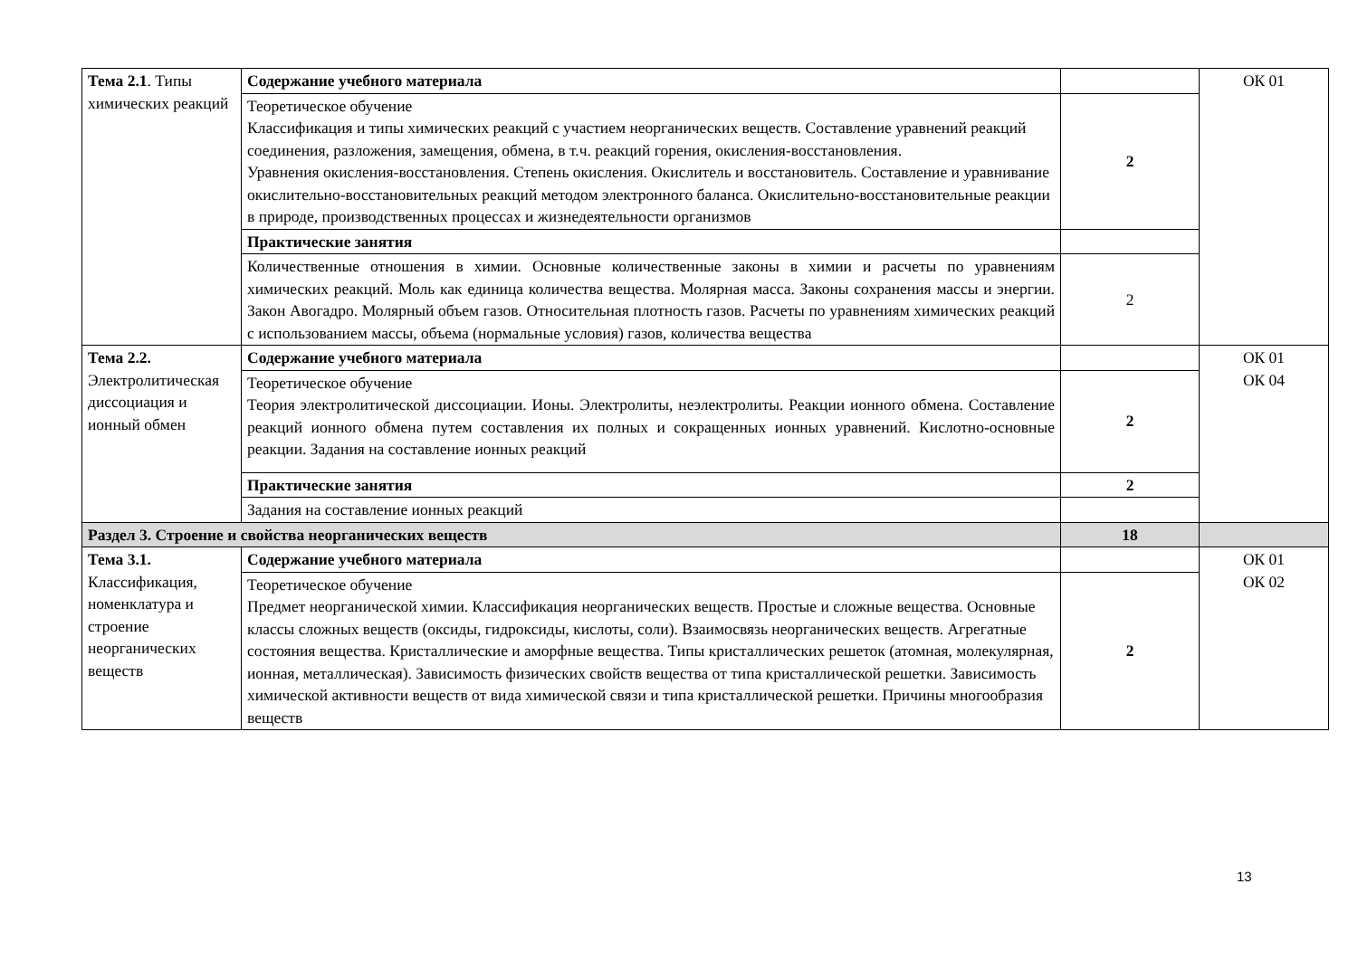| Тема 2.1 . Типы химических реакций | Содержание учебного материала | | ОК 01 |
| | Теоретическое обучение Классификация и типы химических реакций с участием неорганических веществ. Составление уравнений реакций соединения, разложения, замещения, обмена, в т.ч. реакций горения, окисления-восстановления. Уравнения окисления-восстановления. Степень окисления. Окислитель и восстановитель. Составление и уравнивание окислительно-восстановительных реакций методом электронного баланса. Окислительно-восстановительные реакции в природе, производственных процессах и жизнедеятельности организмов | 2 | |
| | Практические занятия | | |
| | Количественные отношения в химии. Основные количественные законы в химии и расчеты по уравнениям химических реакций. Моль как единица количества вещества. Молярная масса. Законы сохранения массы и энергии. Закон Авогадро. Молярный объем газов. Относительная плотность газов. Расчеты по уравнениям химических реакций с использованием массы, объема (нормальные условия) газов, количества вещества | 2 | |
| Тема 2.2. Электролитическая диссоциация и ионный обмен | Содержание учебного материала | | ОК 01 ОК 04 |
| | Теоретическое обучение Теория электролитической диссоциации. Ионы. Электролиты, неэлектролиты. Реакции ионного обмена. Составление реакций ионного обмена путем составления их полных и сокращенных ионных уравнений. Кислотно-основные реакции. Задания на составление ионных реакций | 2 | |
| | Практические занятия | 2 | |
| | Задания на составление ионных реакций | | |
| Раздел 3. Строение и свойства неорганических веществ | | 18 | |
| Тема 3.1. Классификация, номенклатура и строение неорганических веществ | Содержание учебного материала | | ОК 01 ОК 02 |
| | Теоретическое обучение Предмет неорганической химии. Классификация неорганических веществ. Простые и сложные вещества. Основные классы сложных веществ (оксиды, гидроксиды, кислоты, соли). Взаимосвязь неорганических веществ. Агрегатные состояния вещества. Кристаллические и аморфные вещества. Типы кристаллических решеток (атомная, молекулярная, ионная, металлическая). Зависимость физических свойств вещества от типа кристаллической решетки. Зависимость химической активности веществ от вида химической связи и типа кристаллической решетки. Причины многообразия веществ | 2 | |
13